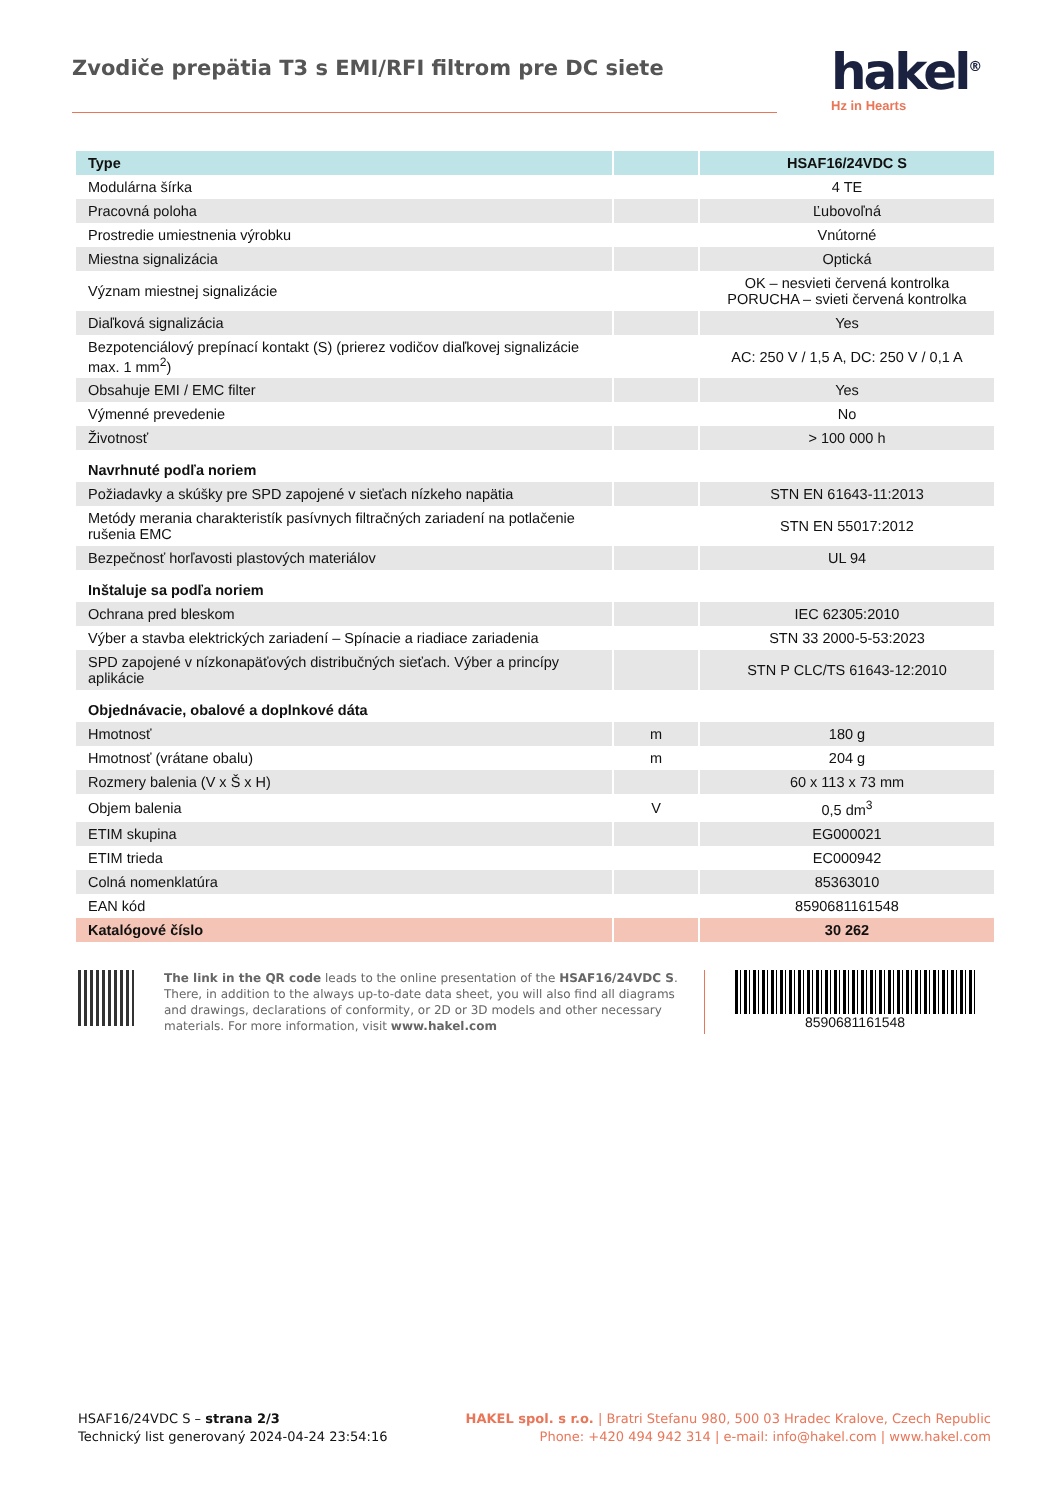Zvodiče prepätia T3 s EMI/RFI filtrom pre DC siete
hakel<sup>®</sup>
Hz in Hearts
| Type | | HSAF16/24VDC S |
| --- | --- | --- |
| Modulárna šírka | | 4 TE |
| Pracovná poloha | | Ľubovoľná |
| Prostredie umiestnenia výrobku | | Vnútorné |
| Miestna signalizácia | | Optická |
| Význam miestnej signalizácie | | OK – nesvieti červená kontrolka PORUCHA – svieti červená kontrolka |
| Diaľková signalizácia | | Yes |
| Bezpotenciálový prepínací kontakt (S) (prierez vodičov diaľkovej signalizácie max. 1 mm<sup>2</sup>) | | AC: 250 V / 1,5 A, DC: 250 V / 0,1 A |
| Obsahuje EMI / EMC filter | | Yes |
| Výmenné prevedenie | | No |
| Životnosť | | > 100 000 h |
| Navrhnuté podľa noriem | | |
| Požiadavky a skúšky pre SPD zapojené v sieťach nízkeho napätia | | STN EN 61643-11:2013 |
| Metódy merania charakteristík pasívnych filtračných zariadení na potlačenie rušenia EMC | | STN EN 55017:2012 |
| Bezpečnosť horľavosti plastových materiálov | | UL 94 |
| Inštaluje sa podľa noriem | | |
| Ochrana pred bleskom | | IEC 62305:2010 |
| Výber a stavba elektrických zariadení – Spínacie a riadiace zariadenia | | STN 33 2000-5-53:2023 |
| SPD zapojené v nízkonapäťových distribučných sieťach. Výber a princípy aplikácie | | STN P CLC/TS 61643-12:2010 |
| Objednávacie, obalové a doplnkové dáta | | |
| Hmotnosť | m | 180 g |
| Hmotnosť (vrátane obalu) | m | 204 g |
| Rozmery balenia (V x Š x H) | | 60 x 113 x 73 mm |
| Objem balenia | V | 0,5 dm<sup>3</sup> |
| ETIM skupina | | EG000021 |
| ETIM trieda | | EC000942 |
| Colná nomenklatúra | | 85363010 |
| EAN kód | | 8590681161548 |
| Katalógové číslo | | 30 262 |
The link in the QR code leads to the online presentation of the HSAF16/24VDC S. There, in addition to the always up-to-date data sheet, you will also find all diagrams and drawings, declarations of conformity, or 2D or 3D models and other necessary materials. For more information, visit www.hakel.com
8590681161548
HSAF16/24VDC S – strana 2/3
Technický list generovaný 2024-04-24 23:54:16
HAKEL spol. s r.o. | Bratri Stefanu 980, 500 03 Hradec Kralove, Czech Republic
Phone: +420 494 942 314 | e-mail: info@hakel.com | www.hakel.com